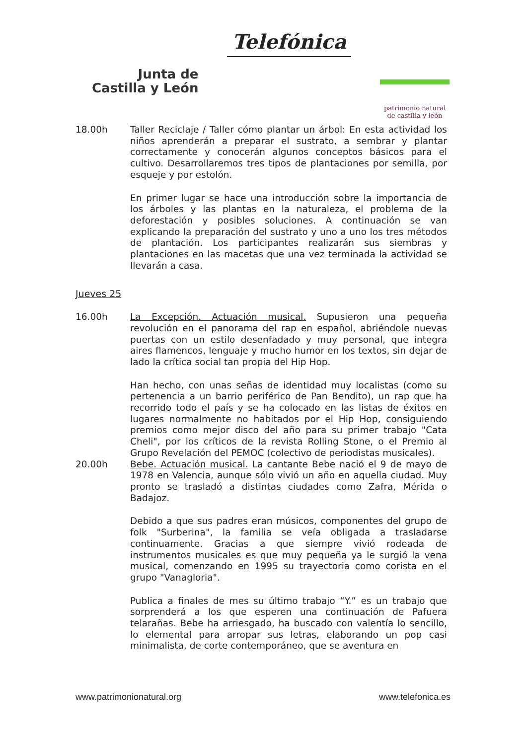Junta de
Castilla y León
Telefónica
patrimonio natural
de castilla y león
18.00h Taller Reciclaje / Taller cómo plantar un árbol: En esta actividad los niños aprenderán a preparar el sustrato, a sembrar y plantar correctamente y conocerán algunos conceptos básicos para el cultivo. Desarrollaremos tres tipos de plantaciones por semilla, por esqueje y por estolón.
En primer lugar se hace una introducción sobre la importancia de los árboles y las plantas en la naturaleza, el problema de la deforestación y posibles soluciones. A continuación se van explicando la preparación del sustrato y uno a uno los tres métodos de plantación. Los participantes realizarán sus siembras y plantaciones en las macetas que una vez terminada la actividad se llevarán a casa.
Jueves 25
16.00h La Excepción. Actuación musical. Supusieron una pequeña revolución en el panorama del rap en español, abriéndole nuevas puertas con un estilo desenfadado y muy personal, que integra aires flamencos, lenguaje y mucho humor en los textos, sin dejar de lado la crítica social tan propia del Hip Hop.
Han hecho, con unas señas de identidad muy localistas (como su pertenencia a un barrio periférico de Pan Bendito), un rap que ha recorrido todo el país y se ha colocado en las listas de éxitos en lugares normalmente no habitados por el Hip Hop, consiguiendo premios como mejor disco del año para su primer trabajo "Cata Cheli", por los críticos de la revista Rolling Stone, o el Premio al Grupo Revelación del PEMOC (colectivo de periodistas musicales).
20.00h Bebe. Actuación musical. La cantante Bebe nació el 9 de mayo de 1978 en Valencia, aunque sólo vivió un año en aquella ciudad. Muy pronto se trasladó a distintas ciudades como Zafra, Mérida o Badajoz.
Debido a que sus padres eran músicos, componentes del grupo de folk "Surberina", la familia se veía obligada a trasladarse continuamente. Gracias a que siempre vivió rodeada de instrumentos musicales es que muy pequeña ya le surgió la vena musical, comenzando en 1995 su trayectoria como corista en el grupo "Vanagloria".
Publica a finales de mes su último trabajo “Y.” es un trabajo que sorprenderá a los que esperen una continuación de Pafuera telarañas. Bebe ha arriesgado, ha buscado con valentía lo sencillo, lo elemental para arropar sus letras, elaborando un pop casi minimalista, de corte contemporáneo, que se aventura en
www.patrimonionatural.org www.telefonica.es